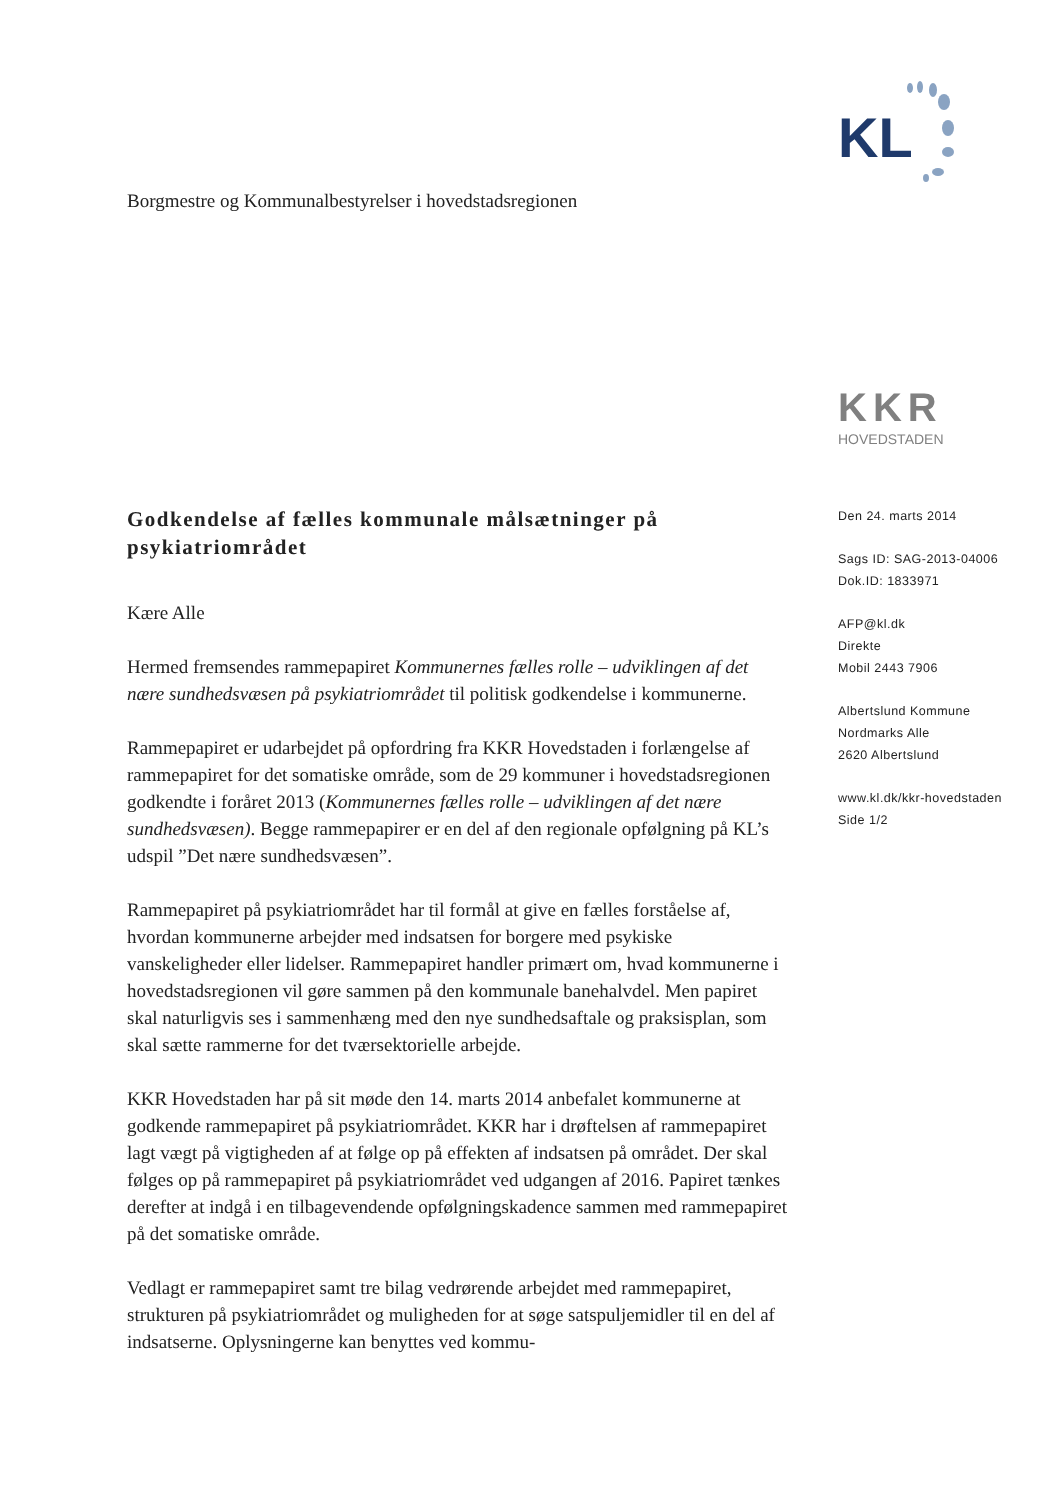KL
Borgmestre og Kommunalbestyrelser i hovedstadsregionen
KKR
HOVEDSTADEN
Den 24. marts 2014
Sags ID: SAG-2013-04006
Dok.ID: 1833971
AFP@kl.dk
Direkte
Mobil 2443 7906
Albertslund Kommune
Nordmarks Alle
2620 Albertslund
www.kl.dk/kkr-hovedstaden
Side 1/2
Godkendelse af fælles kommunale målsætninger på psykiatriområdet
Kære Alle
Hermed fremsendes rammepapiret Kommunernes fælles rolle – udviklingen af det nære sundhedsvæsen på psykiatriområdet til politisk godkendelse i kommunerne.
Rammepapiret er udarbejdet på opfordring fra KKR Hovedstaden i forlængelse af rammepapiret for det somatiske område, som de 29 kommuner i hovedstadsregionen godkendte i foråret 2013 (Kommunernes fælles rolle – udviklingen af det nære sundhedsvæsen). Begge rammepapirer er en del af den regionale opfølgning på KL’s udspil ”Det nære sundhedsvæsen”.
Rammepapiret på psykiatriområdet har til formål at give en fælles forståelse af, hvordan kommunerne arbejder med indsatsen for borgere med psykiske vanskeligheder eller lidelser. Rammepapiret handler primært om, hvad kommunerne i hovedstadsregionen vil gøre sammen på den kommunale banehalvdel. Men papiret skal naturligvis ses i sammenhæng med den nye sundhedsaftale og praksisplan, som skal sætte rammerne for det tværsektorielle arbejde.
KKR Hovedstaden har på sit møde den 14. marts 2014 anbefalet kommunerne at godkende rammepapiret på psykiatriområdet. KKR har i drøftelsen af rammepapiret lagt vægt på vigtigheden af at følge op på effekten af indsatsen på området. Der skal følges op på rammepapiret på psykiatriområdet ved udgangen af 2016. Papiret tænkes derefter at indgå i en tilbagevendende opfølgningskadence sammen med rammepapiret på det somatiske område.
Vedlagt er rammepapiret samt tre bilag vedrørende arbejdet med rammepapiret, strukturen på psykiatriområdet og muligheden for at søge satspuljemidler til en del af indsatserne. Oplysningerne kan benyttes ved kommu-